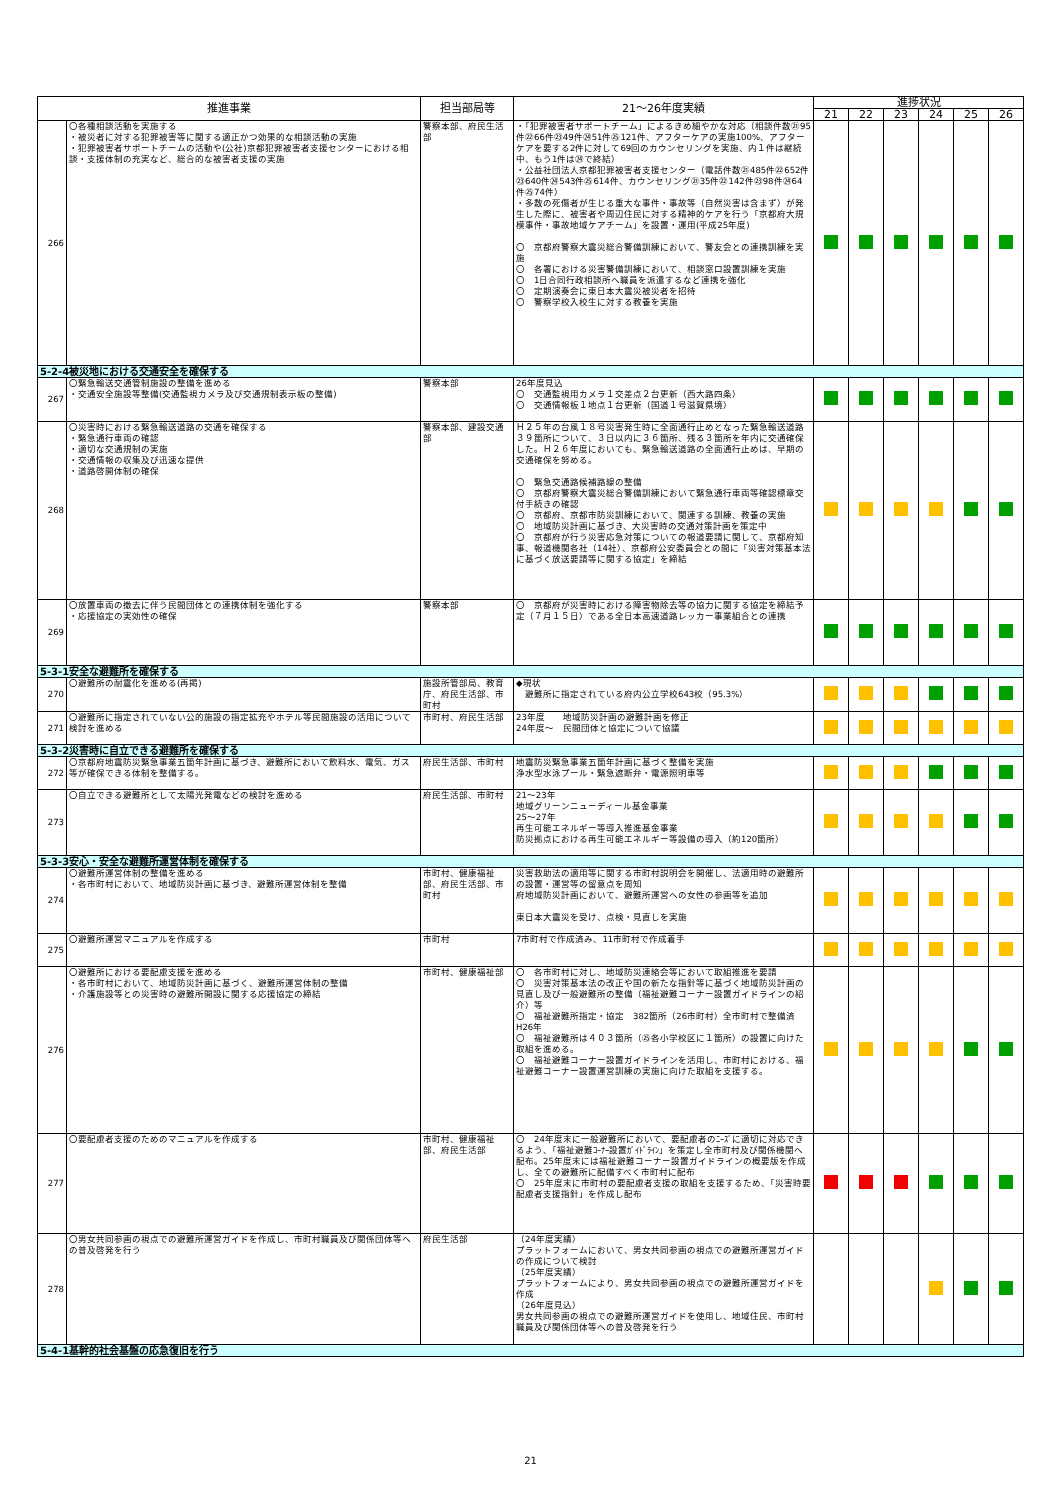| 推進事業 | | 担当部局等 | 21～26年度実績 | 進捗状況 | | | | | |
| --- | --- | --- | --- | --- | --- | --- | --- | --- | --- |
| | | | | 21 | 22 | 23 | 24 | 25 | 26 |
| 266 | 〇各種相談活動を実施する ・被災者に対する犯罪被害等に関する適正かつ効果的な相談活動の実施 ・犯罪被害者サポートチームの活動や(公社)京都犯罪被害者支援センターにおける相談・支援体制の充実など、総合的な被害者支援の実施 | 警察本部、府民生活部 | ・「犯罪被害者サポートチーム」によるきめ細やかな対応（相談件数㉑95件㉒66件㉓49件㉔51件㉕121件、アフターケアの実施100%、アフターケアを要する2件に対して69回のカウンセリングを実施、内１件は継続中、もう1件は㉔で終結） ・公益社団法人京都犯罪被害者支援センター（電話件数㉑485件㉒652件㉓640件㉔543件㉕614件、カウンセリング㉑35件㉒142件㉓98件㉔64件㉕74件） ・多数の死傷者が生じる重大な事件・事故等（自然災害は含まず）が発生した際に、被害者や周辺住民に対する精神的ケアを行う「京都府大規模事件・事故地域ケアチーム」を設置・運用(平成25年度) 〇 京都府警察大震災総合警備訓練において、警友会との連携訓練を実施 〇 各署における災害警備訓練において、相談窓口設置訓練を実施 〇 1日合同行政相談所へ職員を派遣するなど連携を強化 〇 定期演奏会に東日本大震災被災者を招待 〇 警察学校入校生に対する教養を実施 | | | | | | |
| 5-2-4被災地における交通安全を確保する | | | | | | | | | |
| 267 | 〇緊急輸送交通管制施設の整備を進める ・交通安全施設等整備(交通監視カメラ及び交通規制表示板の整備) | 警察本部 | 26年度見込 〇 交通監視用カメラ１交差点２台更新（西大路四条） 〇 交通情報板１地点１台更新（国道１号滋賀県境） | | | | | | |
| 268 | 〇災害時における緊急輸送道路の交通を確保する ・緊急通行車両の確認 ・適切な交通規制の実施 ・交通情報の収集及び迅速な提供 ・道路啓開体制の確保 | 警察本部、建設交通部 | Ｈ２５年の台風１８号災害発生時に全面通行止めとなった緊急輸送道路３９箇所について、３日以内に３６箇所、残る３箇所を年内に交通確保した。Ｈ２６年度においても、緊急輸送道路の全面通行止めは、早期の交通確保を努める。 〇 緊急交通路候補路線の整備 〇 京都府警察大震災総合警備訓練において緊急通行車両等確認標章交付手続きの確認 〇 京都府、京都市防災訓練において、関連する訓練、教養の実施 〇 地域防災計画に基づき、大災害時の交通対策計画を策定中 〇 京都府が行う災害応急対策についての報道要請に関して、京都府知事、報道機関各社（14社）、京都府公安委員会との間に「災害対策基本法に基づく放送要請等に関する協定」を締結 | | | | | | |
| 269 | 〇放置車両の撤去に伴う民間団体との連携体制を強化する ・応援協定の実効性の確保 | 警察本部 | 〇 京都府が災害時における障害物除去等の協力に関する協定を締結予定（７月１５日）である全日本高速道路レッカー事業組合との連携 | | | | | | |
| 5-3-1安全な避難所を確保する | | | | | | | | | |
| 270 | 〇避難所の耐震化を進める(再掲) | 施設所管部局、教育庁、府民生活部、市町村 | ◆現状 避難所に指定されている府内公立学校643校（95.3%） | | | | | | |
| 271 | 〇避難所に指定されていない公的施設の指定拡充やホテル等民間施設の活用について検討を進める | 市町村、府民生活部 | 23年度 地域防災計画の避難計画を修正 24年度～ 民間団体と協定について協議 | | | | | | |
| 5-3-2災害時に自立できる避難所を確保する | | | | | | | | | |
| 272 | 〇京都府地震防災緊急事業五箇年計画に基づき、避難所において飲料水、電気、ガス等が確保できる体制を整備する。 | 府民生活部、市町村 | 地震防災緊急事業五箇年計画に基づく整備を実施 浄水型水泳プール・緊急遮断弁・電源照明車等 | | | | | | |
| 273 | 〇自立できる避難所として太陽光発電などの検討を進める | 府民生活部、市町村 | 21～23年 地域グリーンニューディール基金事業 25～27年 再生可能エネルギー等導入推進基金事業 防災拠点における再生可能エネルギー等設備の導入（約120箇所） | | | | | | |
| 5-3-3安心・安全な避難所運営体制を確保する | | | | | | | | | |
| 274 | 〇避難所運営体制の整備を進める ・各市町村において、地域防災計画に基づき、避難所運営体制を整備 | 市町村、健康福祉部、府民生活部、市町村 | 災害救助法の適用等に関する市町村説明会を開催し、法適用時の避難所の設置・運営等の留意点を周知 府地域防災計画において、避難所運営への女性の参画等を追加 東日本大震災を受け、点検・見直しを実施 | | | | | | |
| 275 | 〇避難所運営マニュアルを作成する | 市町村 | 7市町村で作成済み、11市町村で作成着手 | | | | | | |
| 276 | 〇避難所における要配慮支援を進める ・各市町村において、地域防災計画に基づく、避難所運営体制の整備 ・介護施設等との災害時の避難所開設に関する応援協定の締結 | 市町村、健康福祉部 | 〇 各市町村に対し、地域防災連絡会等において取組推進を要請 〇 災害対策基本法の改正や国の新たな指針等に基づく地域防災計画の見直し及び一般避難所の整備（福祉避難コーナー設置ガイドラインの紹介）等 〇 福祉避難所指定・協定 382箇所（26市町村）全市町村で整備済 H26年 〇 福祉避難所は４０３箇所（㉕各小学校区に１箇所）の設置に向けた取組を進める。 〇 福祉避難コーナー設置ガイドラインを活用し、市町村における、福祉避難コーナー設置運営訓練の実施に向けた取組を支援する。 | | | | | | |
| 277 | 〇要配慮者支援のためのマニュアルを作成する | 市町村、健康福祉部、府民生活部 | 〇 24年度末に一般避難所において、要配慮者のﾆｰｽﾞに適切に対応できるよう、「福祉避難ｺｰﾅｰ設置ｶﾞｲﾄﾞﾗｲﾝ」を策定し全市町村及び関係機関へ配布。25年度末には福祉避難コーナー設置ガイドラインの概要版を作成し、全ての避難所に配備すべく市町村に配布 〇 25年度末に市町村の要配慮者支援の取組を支援するため、「災害時要配慮者支援指針」を作成し配布 | | | | | | |
| 278 | 〇男女共同参画の視点での避難所運営ガイドを作成し、市町村職員及び関係団体等への普及啓発を行う | 府民生活部 | （24年度実績） プラットフォームにおいて、男女共同参画の視点での避難所運営ガイドの作成について検討 （25年度実績） プラットフォームにより、男女共同参画の視点での避難所運営ガイドを作成 （26年度見込） 男女共同参画の視点での避難所運営ガイドを使用し、地域住民、市町村職員及び関係団体等への普及啓発を行う | | | | | | |
| 5-4-1基幹的社会基盤の応急復旧を行う | | | | | | | | | |
21